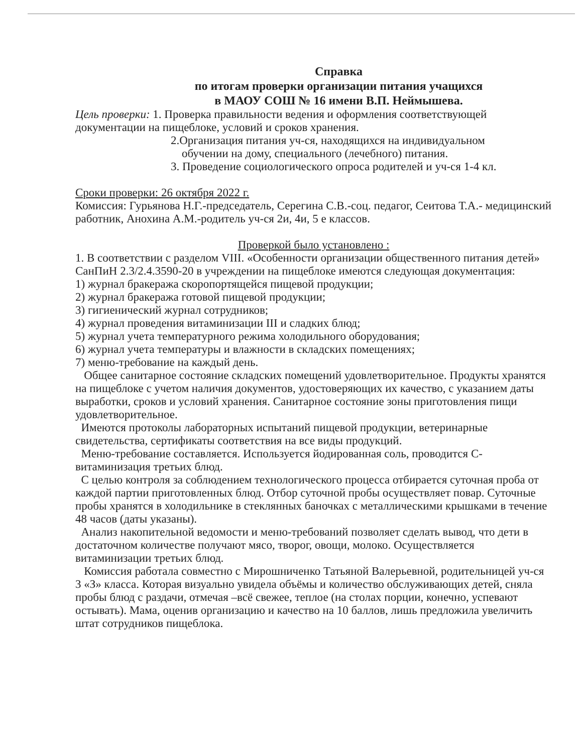Справка
по итогам проверки организации питания учащихся
в МАОУ СОШ № 16 имени В.П. Неймышева.
Цель проверки: 1. Проверка правильности ведения и оформления соответствующей документации на пищеблоке, условий и сроков хранения.
2.Организация питания уч-ся, находящихся на индивидуальном
обучении на дому, специального (лечебного) питания.
3. Проведение социологического опроса родителей и уч-ся 1-4 кл.
Сроки проверки: 26 октября 2022 г.
Комиссия: Гурьянова Н.Г.-председатель, Серегина С.В.-соц. педагог, Сеитова Т.А.- медицинский работник, Анохина А.М.-родитель уч-ся 2и, 4и, 5 е классов.
Проверкой было установлено :
1. В соответствии с разделом VIII. «Особенности организации общественного питания детей» СанПиН 2.3/2.4.3590-20 в учреждении на пищеблоке имеются следующая документация:
1) журнал бракеража скоропортящейся пищевой продукции;
2) журнал бракеража готовой пищевой продукции;
3) гигиенический журнал сотрудников;
4) журнал проведения витаминизации III и сладких блюд;
5) журнал учета температурного режима холодильного оборудования;
6) журнал учета температуры и влажности в складских помещениях;
7) меню-требование на каждый день.
Общее санитарное состояние складских помещений удовлетворительное. Продукты хранятся на пищеблоке с учетом наличия документов, удостоверяющих их качество, с указанием даты выработки, сроков и условий хранения. Санитарное состояние зоны приготовления пищи удовлетворительное.
Имеются протоколы лабораторных испытаний пищевой продукции, ветеринарные свидетельства, сертификаты соответствия на все виды продукций.
Меню-требование составляется. Используется йодированная соль, проводится С-витаминизация третьих блюд.
С целью контроля за соблюдением технологического процесса отбирается суточная проба от каждой партии приготовленных блюд. Отбор суточной пробы осуществляет повар. Суточные пробы хранятся в холодильнике в стеклянных баночках с металлическими крышками в течение 48 часов (даты указаны).
Анализ накопительной ведомости и меню-требований позволяет сделать вывод, что дети в достаточном количестве получают мясо, творог, овощи, молоко. Осуществляется витаминизации третьих блюд.
Комиссия работала совместно с Мирошниченко Татьяной Валерьевной, родительницей уч-ся 3 «З» класса. Которая визуально увидела объёмы и количество обслуживающих детей, сняла пробы блюд с раздачи, отмечая –всё свежее, теплое (на столах порции, конечно, успевают остывать). Мама, оценив организацию и качество на 10 баллов, лишь предложила увеличить штат сотрудников пищеблока.